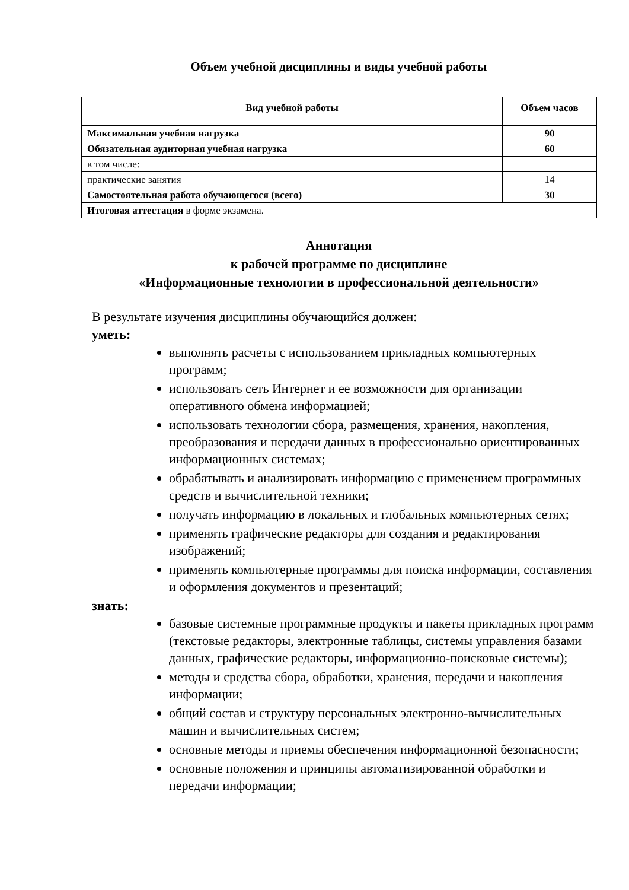Объем учебной дисциплины и виды учебной работы
| Вид учебной работы | Объем часов |
| --- | --- |
| Максимальная учебная нагрузка | 90 |
| Обязательная аудиторная учебная нагрузка | 60 |
| в том числе: | |
| практические занятия | 14 |
| Самостоятельная работа обучающегося (всего) | 30 |
| Итоговая аттестация в форме экзамена. | |
Аннотация
к рабочей программе по дисциплине
«Информационные технологии в профессиональной деятельности»
В результате изучения дисциплины обучающийся должен:
уметь:
выполнять расчеты с использованием прикладных компьютерных программ;
использовать сеть Интернет и ее возможности для организации оперативного обмена информацией;
использовать технологии сбора, размещения, хранения, накопления, преобразования и передачи данных в профессионально ориентированных информационных системах;
обрабатывать и анализировать информацию с применением программных средств и вычислительной техники;
получать информацию в локальных и глобальных компьютерных сетях;
применять графические редакторы для создания и редактирования изображений;
применять компьютерные программы для поиска информации, составления и оформления документов и презентаций;
знать:
базовые системные программные продукты и пакеты прикладных программ (текстовые редакторы, электронные таблицы, системы управления базами данных, графические редакторы, информационно-поисковые системы);
методы и средства сбора, обработки, хранения, передачи и накопления информации;
общий состав и структуру персональных электронно-вычислительных машин и вычислительных систем;
основные методы и приемы обеспечения информационной безопасности;
основные положения и принципы автоматизированной обработки и передачи информации;